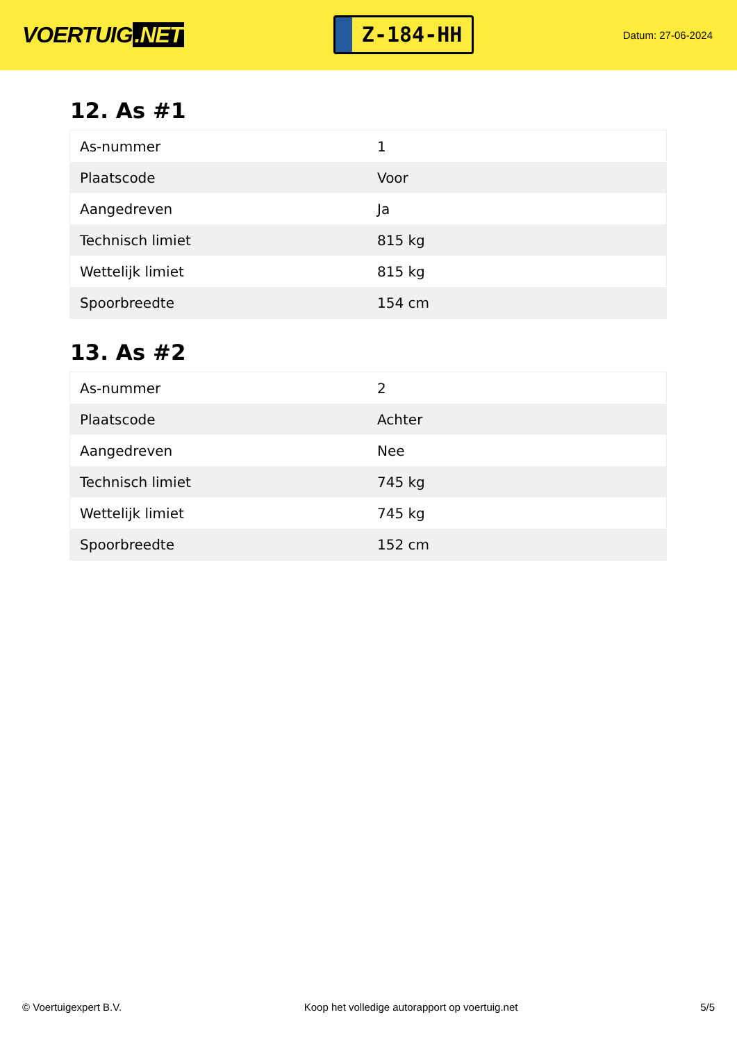VOERTUIG.NET
Z-184-HH
Datum: 27-06-2024
12. As #1
| As-nummer | 1 |
| Plaatscode | Voor |
| Aangedreven | Ja |
| Technisch limiet | 815 kg |
| Wettelijk limiet | 815 kg |
| Spoorbreedte | 154 cm |
13. As #2
| As-nummer | 2 |
| Plaatscode | Achter |
| Aangedreven | Nee |
| Technisch limiet | 745 kg |
| Wettelijk limiet | 745 kg |
| Spoorbreedte | 152 cm |
© Voertuigexpert B.V. Koop het volledige autorapport op voertuig.net 5/5